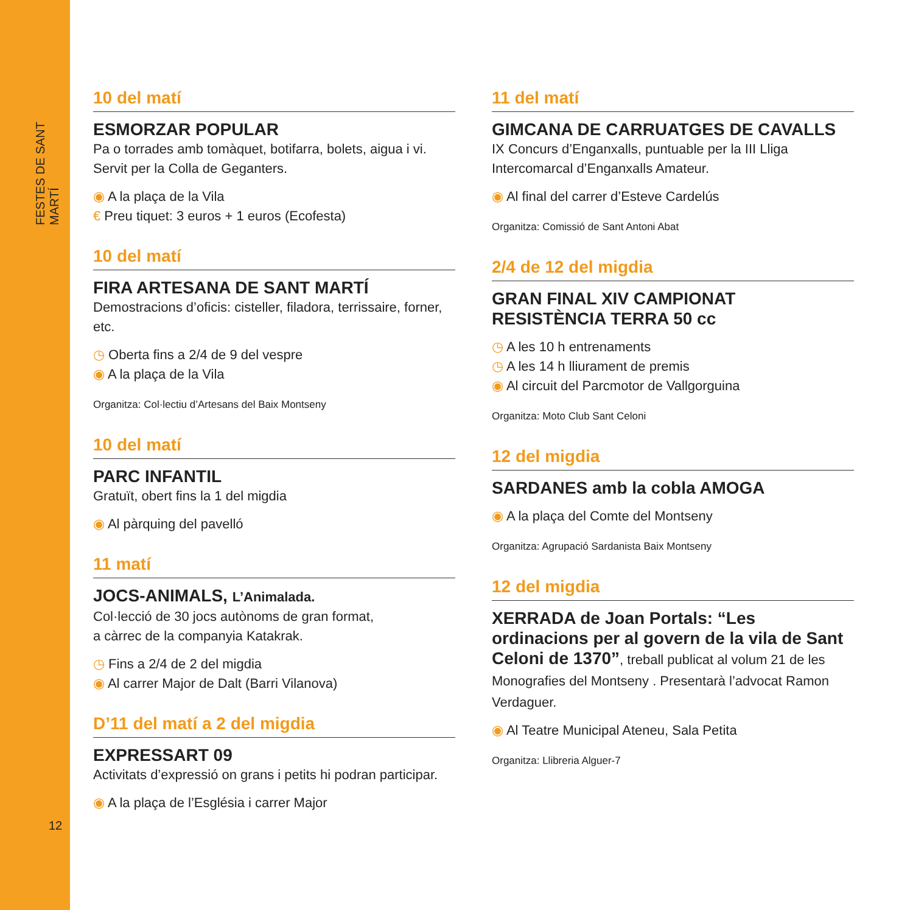FESTES DE SANT MARTÍ
12
10 del matí
ESMORZAR POPULAR
Pa o torrades amb tomàquet, botifarra, bolets, aigua i vi. Servit per la Colla de Geganters.
◉ A la plaça de la Vila
€ Preu tiquet: 3 euros + 1 euros (Ecofesta)
10 del matí
FIRA ARTESANA DE SANT MARTÍ
Demostracions d’oficis: cisteller, filadora, terrissaire, forner, etc.
◷ Oberta fins a 2/4 de 9 del vespre
◉ A la plaça de la Vila
Organitza: Col·lectiu d’Artesans del Baix Montseny
10 del matí
PARC INFANTIL
Gratuït, obert fins la 1 del migdia
◉ Al pàrquing del pavelló
11 matí
JOCS-ANIMALS, L’Animalada.
Col·lecció de 30 jocs autònoms de gran format,
a càrrec de la companyia Katakrak.
◷ Fins a 2/4 de 2 del migdia
◉ Al carrer Major de Dalt (Barri Vilanova)
D’11 del matí a 2 del migdia
EXPRESSART 09
Activitats d’expressió on grans i petits hi podran participar.
◉ A la plaça de l’Església i carrer Major
11 del matí
GIMCANA DE CARRUATGES DE CAVALLS
IX Concurs d’Enganxalls, puntuable per la III Lliga Intercomarcal d’Enganxalls Amateur.
◉ Al final del carrer d’Esteve Cardelús
Organitza: Comissió de Sant Antoni Abat
2/4 de 12 del migdia
GRAN FINAL XIV CAMPIONAT RESISTÈNCIA TERRA 50 cc
◷ A les 10 h entrenaments
◷ A les 14 h lliurament de premis
◉ Al circuit del Parcmotor de Vallgorguina
Organitza: Moto Club Sant Celoni
12 del migdia
SARDANES amb la cobla AMOGA
◉ A la plaça del Comte del Montseny
Organitza: Agrupació Sardanista Baix Montseny
12 del migdia
XERRADA de Joan Portals: “Les ordinacions per al govern de la vila de Sant Celoni de 1370”, treball publicat al volum 21 de les Monografies del Montseny . Presentarà l’advocat Ramon Verdaguer.
◉ Al Teatre Municipal Ateneu, Sala Petita
Organitza: Llibreria Alguer-7